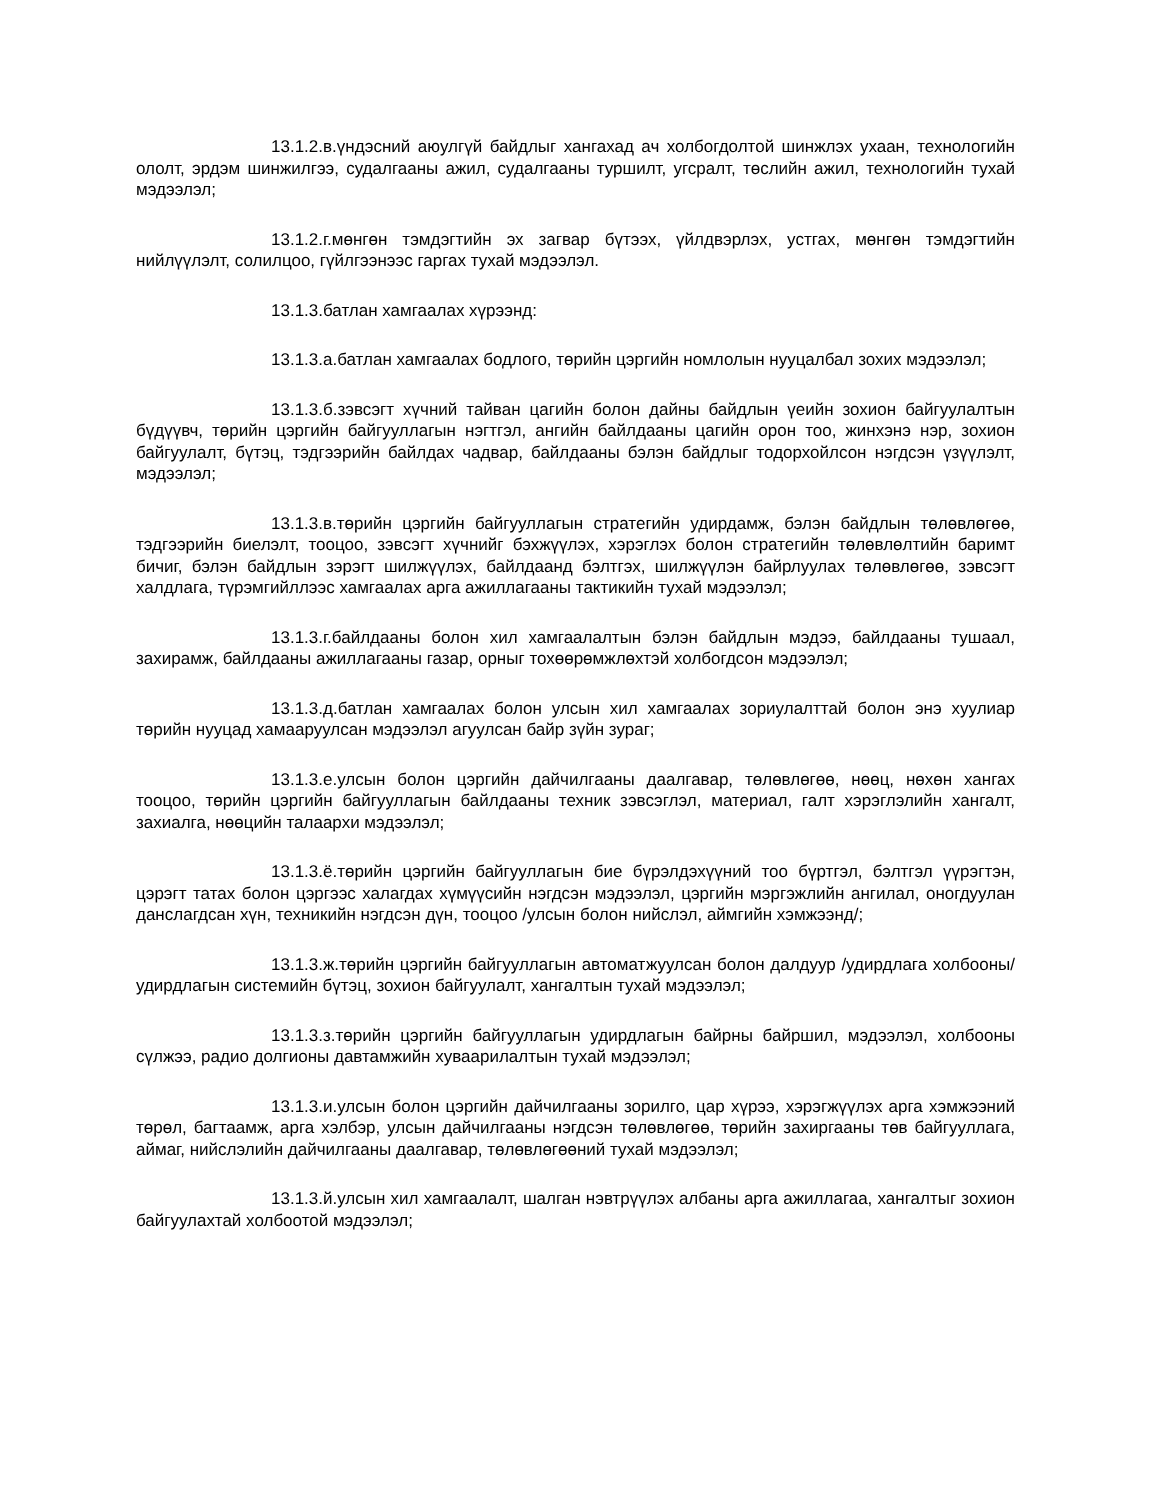13.1.2.в.үндэсний аюулгүй байдлыг хангахад ач холбогдолтой шинжлэх ухаан, технологийн ололт, эрдэм шинжилгээ, судалгааны ажил, судалгааны туршилт, угсралт, төслийн ажил, технологийн тухай мэдээлэл;
13.1.2.г.мөнгөн тэмдэгтийн эх загвар бүтээх, үйлдвэрлэх, устгах, мөнгөн тэмдэгтийн нийлүүлэлт, солилцоо, гүйлгээнээс гаргах тухай мэдээлэл.
13.1.3.батлан хамгаалах хүрээнд:
13.1.3.а.батлан хамгаалах бодлого, төрийн цэргийн номлолын нууцалбал зохих мэдээлэл;
13.1.3.б.зэвсэгт хүчний тайван цагийн болон дайны байдлын үеийн зохион байгуулалтын бүдүүвч, төрийн цэргийн байгууллагын нэгтгэл, ангийн байлдааны цагийн орон тоо, жинхэнэ нэр, зохион байгуулалт, бүтэц, тэдгээрийн байлдах чадвар, байлдааны бэлэн байдлыг тодорхойлсон нэгдсэн үзүүлэлт, мэдээлэл;
13.1.3.в.төрийн цэргийн байгууллагын стратегийн удирдамж, бэлэн байдлын төлөвлөгөө, тэдгээрийн биелэлт, тооцоо, зэвсэгт хүчнийг бэхжүүлэх, хэрэглэх болон стратегийн төлөвлөлтийн баримт бичиг, бэлэн байдлын зэрэгт шилжүүлэх, байлдаанд бэлтгэх, шилжүүлэн байрлуулах төлөвлөгөө, зэвсэгт халдлага, түрэмгийллээс хамгаалах арга ажиллагааны тактикийн тухай мэдээлэл;
13.1.3.г.байлдааны болон хил хамгаалалтын бэлэн байдлын мэдээ, байлдааны тушаал, захирамж, байлдааны ажиллагааны газар, орныг тохөөрөмжлөхтэй холбогдсон мэдээлэл;
13.1.3.д.батлан хамгаалах болон улсын хил хамгаалах зориулалттай болон энэ хуулиар төрийн нууцад хамааруулсан мэдээлэл агуулсан байр зүйн зураг;
13.1.3.е.улсын болон цэргийн дайчилгааны даалгавар, төлөвлөгөө, нөөц, нөхөн хангах тооцоо, төрийн цэргийн байгууллагын байлдааны техник зэвсэглэл, материал, галт хэрэглэлийн хангалт, захиалга, нөөцийн талаархи мэдээлэл;
13.1.3.ё.төрийн цэргийн байгууллагын бие бүрэлдэхүүний тоо бүртгэл, бэлтгэл үүрэгтэн, цэрэгт татах болон цэргээс халагдах хүмүүсийн нэгдсэн мэдээлэл, цэргийн мэргэжлийн ангилал, оногдуулан данслагдсан хүн, техникийн нэгдсэн дүн, тооцоо /улсын болон нийслэл, аймгийн хэмжээнд/;
13.1.3.ж.төрийн цэргийн байгууллагын автоматжуулсан болон далдуур /удирдлага холбооны/ удирдлагын системийн бүтэц, зохион байгуулалт, хангалтын тухай мэдээлэл;
13.1.3.з.төрийн цэргийн байгууллагын удирдлагын байрны байршил, мэдээлэл, холбооны сүлжээ, радио долгионы давтамжийн хуваарилалтын тухай мэдээлэл;
13.1.3.и.улсын болон цэргийн дайчилгааны зорилго, цар хүрээ, хэрэгжүүлэх арга хэмжээний төрөл, багтаамж, арга хэлбэр, улсын дайчилгааны нэгдсэн төлөвлөгөө, төрийн захиргааны төв байгууллага, аймаг, нийслэлийн дайчилгааны даалгавар, төлөвлөгөөний тухай мэдээлэл;
13.1.3.й.улсын хил хамгаалалт, шалган нэвтрүүлэх албаны арга ажиллагаа, хангалтыг зохион байгуулахтай холбоотой мэдээлэл;